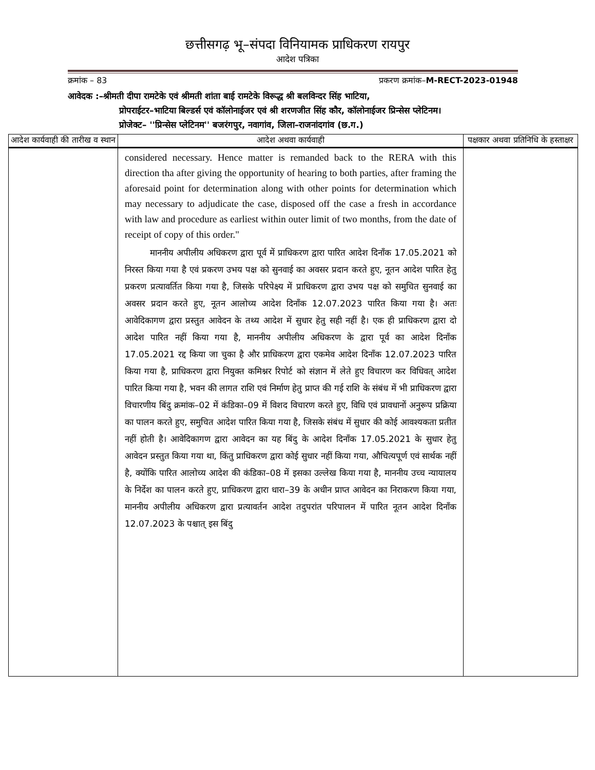छत्तीसगढ़ भू–संपदा विनियामक प्राधिकरण रायपुर
आदेश पत्रिका
क्रमांक – 83 प्रकरण क्रमांक–M-RECT-2023-01948
आवेदक :–श्रीमती दीपा रामटेके एवं श्रीमती शांता बाई रामटेके विरूद्ध श्री बलविन्दर सिंह भाटिया,
प्रोपराईटर–भाटिया बिल्डर्स एवं कॉलोनाईजर एवं श्री शरणजीत सिंह कौर, कॉलोनाईजर प्रिन्सेस प्लेटिनम।
प्रोजेक्ट– ''प्रिन्सेस प्लेटिनम'' बजरंगपुर, नवागांव, जिला–राजनांदगांव (छ.ग.)
| आदेश कार्यवाही की तारीख व स्थान | आदेश अथवा कार्यवाही | पक्षकार अथवा प्रतिनिधि के हस्ताक्षर |
| --- | --- | --- |
| | considered necessary. Hence matter is remanded back to the RERA with this direction tha after giving the opportunity of hearing to both parties, after framing the aforesaid point for determination along with other points for determination which may necessary to adjudicate the case, disposed off the case a fresh in accordance with law and procedure as earliest within outer limit of two months, from the date of receipt of copy of this order." माननीय अपीलीय अधिकरण द्वारा पूर्व में प्राधिकरण द्वारा पारित आदेश दिनाँक 17.05.2021 को निरस्त किया गया है एवं प्रकरण उभय पक्ष को सुनवाई का अवसर प्रदान करते हुए, नूतन आदेश पारित हेतु प्रकरण प्रत्यावर्तित किया गया है, जिसके परिपेक्ष्य में प्राधिकरण द्वारा उभय पक्ष को समुचित सुनवाई का अवसर प्रदान करते हुए, नूतन आलोच्य आदेश दिनाँक 12.07.2023 पारित किया गया है। अतः आवेदिकागण द्वारा प्रस्तुत आवेदन के तथ्य आदेश में सुधार हेतु सही नहीं है। एक ही प्राधिकरण द्वारा दो आदेश पारित नहीं किया गया है, माननीय अपीलीय अधिकरण के द्वारा पूर्व का आदेश दिनाँक 17.05.2021 रद्द किया जा चुका है और प्राधिकरण द्वारा एकमेव आदेश दिनाँक 12.07.2023 पारित किया गया है, प्राधिकरण द्वारा नियुक्त कमिश्नर रिपोर्ट को संज्ञान में लेते हुए विचारण कर विधिवत् आदेश पारित किया गया है, भवन की लागत राशि एवं निर्माण हेतु प्राप्त की गई राशि के संबंध में भी प्राधिकरण द्वारा विचारणीय बिंदु क्रमांक–02 में कंडिका–09 में विशद विचारण करते हुए, विधि एवं प्रावधानों अनुरूप प्रक्रिया का पालन करते हुए, समुचित आदेश पारित किया गया है, जिसके संबंध में सुधार की कोई आवश्यकता प्रतीत नहीं होती है। आवेदिकागण द्वारा आवेदन का यह बिंदु के आदेश दिनाँक 17.05.2021 के सुधार हेतु आवेदन प्रस्तुत किया गया था, किंतु प्राधिकरण द्वारा कोई सुधार नहीं किया गया, औचित्यपूर्ण एवं सार्थक नहीं है, क्योंकि पारित आलोच्य आदेश की कंडिका–08 में इसका उल्लेख किया गया है, माननीय उच्च न्यायालय के निर्देश का पालन करते हुए, प्राधिकरण द्वारा धारा–39 के अधीन प्राप्त आवेदन का निराकरण किया गया, माननीय अपीलीय अधिकरण द्वारा प्रत्यावर्तन आदेश तदुपरांत परिपालन में पारित नूतन आदेश दिनाँक 12.07.2023 के पश्चात् इस बिंदु | |